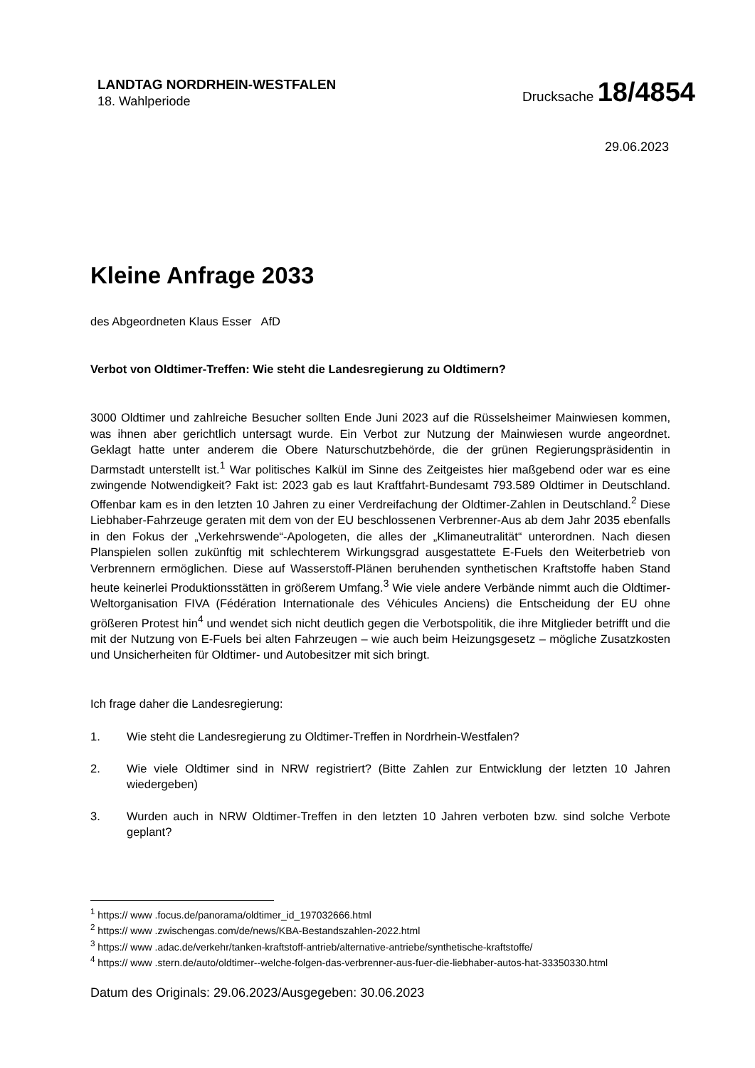LANDTAG NORDRHEIN-WESTFALEN
18. Wahlperiode
Drucksache 18/4854
29.06.2023
Kleine Anfrage 2033
des Abgeordneten Klaus Esser AfD
Verbot von Oldtimer-Treffen: Wie steht die Landesregierung zu Oldtimern?
3000 Oldtimer und zahlreiche Besucher sollten Ende Juni 2023 auf die Rüsselsheimer Mainwiesen kommen, was ihnen aber gerichtlich untersagt wurde. Ein Verbot zur Nutzung der Mainwiesen wurde angeordnet. Geklagt hatte unter anderem die Obere Naturschutzbehörde, die der grünen Regierungspräsidentin in Darmstadt unterstellt ist.<sup>1</sup> War politisches Kalkül im Sinne des Zeitgeistes hier maßgebend oder war es eine zwingende Notwendigkeit? Fakt ist: 2023 gab es laut Kraftfahrt-Bundesamt 793.589 Oldtimer in Deutschland. Offenbar kam es in den letzten 10 Jahren zu einer Verdreifachung der Oldtimer-Zahlen in Deutschland.<sup>2</sup> Diese Liebhaber-Fahrzeuge geraten mit dem von der EU beschlossenen Verbrenner-Aus ab dem Jahr 2035 ebenfalls in den Fokus der „Verkehrswende“-Apologeten, die alles der „Klimaneutralität“ unterordnen. Nach diesen Planspielen sollen zukünftig mit schlechterem Wirkungsgrad ausgestattete E-Fuels den Weiterbetrieb von Verbrennern ermöglichen. Diese auf Wasserstoff-Plänen beruhenden synthetischen Kraftstoffe haben Stand heute keinerlei Produktionsstätten in größerem Umfang.<sup>3</sup> Wie viele andere Verbände nimmt auch die Oldtimer-Weltorganisation FIVA (Fédération Internationale des Véhicules Anciens) die Entscheidung der EU ohne größeren Protest hin<sup>4</sup> und wendet sich nicht deutlich gegen die Verbotspolitik, die ihre Mitglieder betrifft und die mit der Nutzung von E-Fuels bei alten Fahrzeugen – wie auch beim Heizungsgesetz – mögliche Zusatzkosten und Unsicherheiten für Oldtimer- und Autobesitzer mit sich bringt.
Ich frage daher die Landesregierung:
1. Wie steht die Landesregierung zu Oldtimer-Treffen in Nordrhein-Westfalen?
2. Wie viele Oldtimer sind in NRW registriert? (Bitte Zahlen zur Entwicklung der letzten 10 Jahren wiedergeben)
3. Wurden auch in NRW Oldtimer-Treffen in den letzten 10 Jahren verboten bzw. sind solche Verbote geplant?
<sup>1</sup> https:// www .focus.de/panorama/oldtimer_id_197032666.html
<sup>2</sup> https:// www .zwischengas.com/de/news/KBA-Bestandszahlen-2022.html
<sup>3</sup> https:// www .adac.de/verkehr/tanken-kraftstoff-antrieb/alternative-antriebe/synthetische-kraftstoffe/
<sup>4</sup> https:// www .stern.de/auto/oldtimer--welche-folgen-das-verbrenner-aus-fuer-die-liebhaber-autos-hat-33350330.html
Datum des Originals: 29.06.2023/Ausgegeben: 30.06.2023